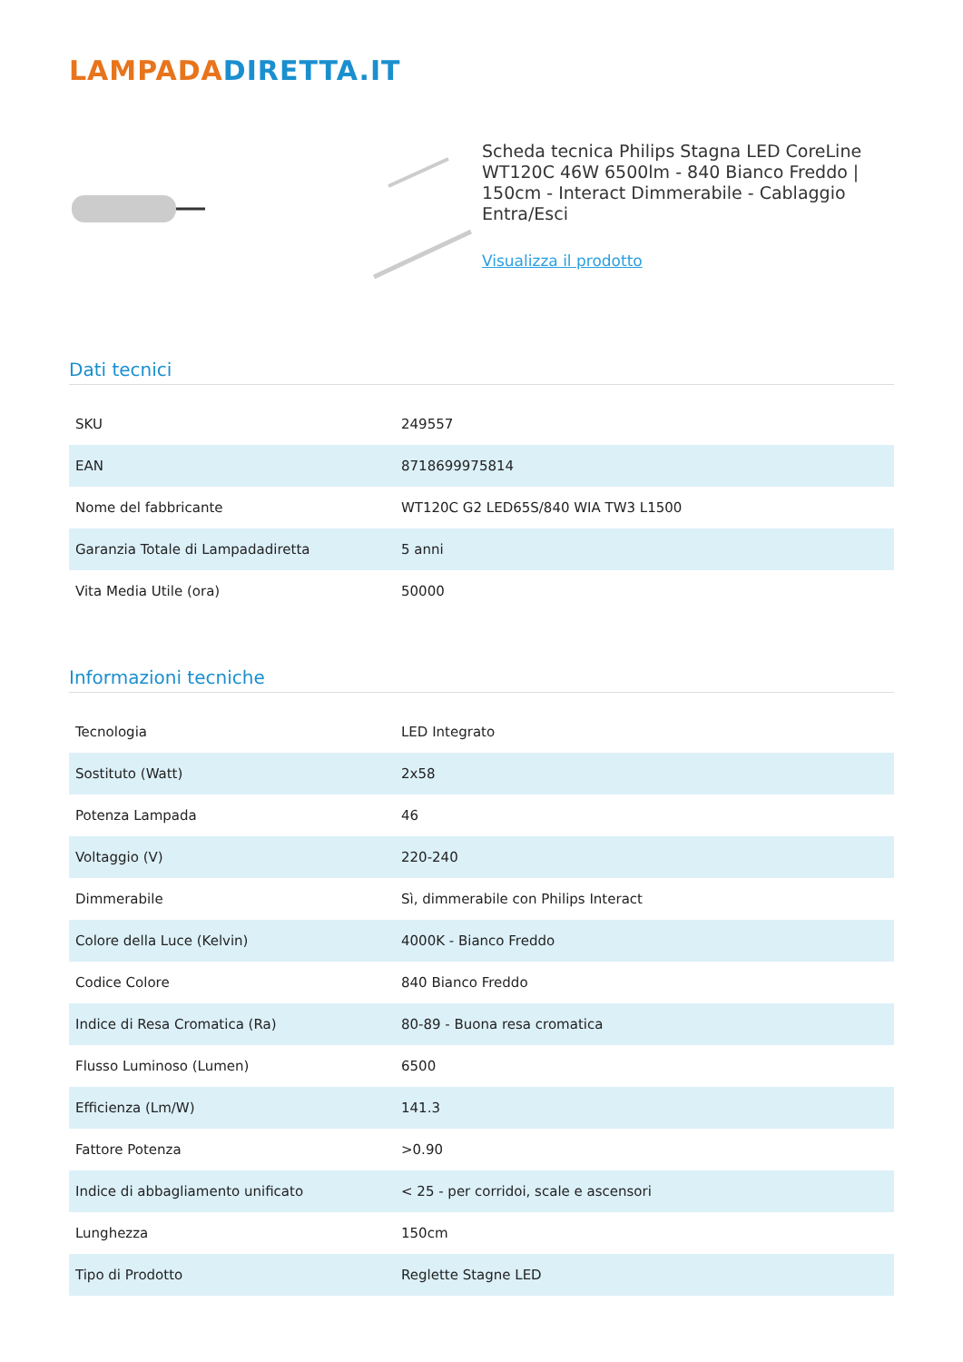LAMPADA DIRETTA.IT
Scheda tecnica Philips Stagna LED CoreLine WT120C 46W 6500lm - 840 Bianco Freddo | 150cm - Interact Dimmerabile - Cablaggio Entra/Esci
Visualizza il prodotto
Dati tecnici
| SKU | 249557 |
| EAN | 8718699975814 |
| Nome del fabbricante | WT120C G2 LED65S/840 WIA TW3 L1500 |
| Garanzia Totale di Lampadadiretta | 5 anni |
| Vita Media Utile (ora) | 50000 |
Informazioni tecniche
| Tecnologia | LED Integrato |
| Sostituto (Watt) | 2x58 |
| Potenza Lampada | 46 |
| Voltaggio (V) | 220-240 |
| Dimmerabile | Sì, dimmerabile con Philips Interact |
| Colore della Luce (Kelvin) | 4000K - Bianco Freddo |
| Codice Colore | 840 Bianco Freddo |
| Indice di Resa Cromatica (Ra) | 80-89 - Buona resa cromatica |
| Flusso Luminoso (Lumen) | 6500 |
| Efficienza (Lm/W) | 141.3 |
| Fattore Potenza | >0.90 |
| Indice di abbagliamento unificato | < 25 - per corridoi, scale e ascensori |
| Lunghezza | 150cm |
| Tipo di Prodotto | Reglette Stagne LED |